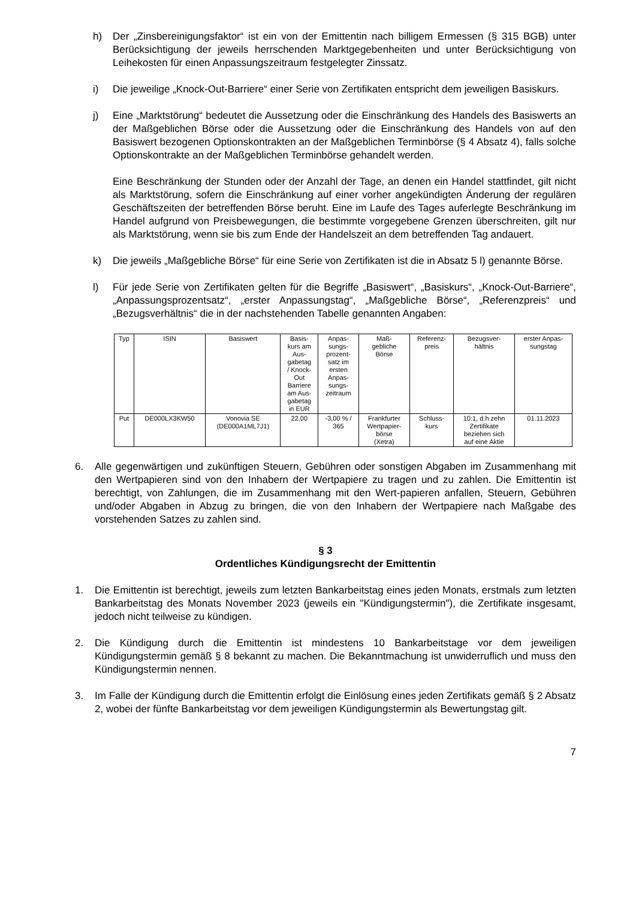h) Der „Zinsbereinigungsfaktor“ ist ein von der Emittentin nach billigem Ermessen (§ 315 BGB) unter Berücksichtigung der jeweils herrschenden Marktgegebenheiten und unter Berücksichtigung von Leihekosten für einen Anpassungszeitraum festgelegter Zinssatz.
i) Die jeweilige „Knock-Out-Barriere“ einer Serie von Zertifikaten entspricht dem jeweiligen Basiskurs.
j) Eine „Marktstörung“ bedeutet die Aussetzung oder die Einschränkung des Handels des Basiswerts an der Maßgeblichen Börse oder die Aussetzung oder die Einschränkung des Handels von auf den Basiswert bezogenen Optionskontrakten an der Maßgeblichen Terminbörse (§ 4 Absatz 4), falls solche Optionskontrakte an der Maßgeblichen Terminbörse gehandelt werden.
Eine Beschränkung der Stunden oder der Anzahl der Tage, an denen ein Handel stattfindet, gilt nicht als Marktstörung, sofern die Einschränkung auf einer vorher angekündigten Änderung der regulären Geschäftszeiten der betreffenden Börse beruht. Eine im Laufe des Tages auferlegte Beschränkung im Handel aufgrund von Preisbewegungen, die bestimmte vorgegebene Grenzen überschreiten, gilt nur als Marktstörung, wenn sie bis zum Ende der Handelszeit an dem betreffenden Tag andauert.
k) Die jeweils „Maßgebliche Börse“ für eine Serie von Zertifikaten ist die in Absatz 5 l) genannte Börse.
l) Für jede Serie von Zertifikaten gelten für die Begriffe „Basiswert“, „Basiskurs“, „Knock-Out-Barriere“, „Anpassungsprozentsatz“, „erster Anpassungstag“, „Maßgebliche Börse“, „Referenzpreis“ und „Bezugsverhältnis“ die in der nachstehenden Tabelle genannten Angaben:
| Typ | ISIN | Basiswert | Basis- kurs am Aus- gabetag / Knock- Out Barriere am Aus- gabetag in EUR | Anpas- sungs- prozent- satz im ersten Anpas- sungs- zeitraum | Maß- gebliche Börse | Referenz- preis | Bezugsver- hältnis | erster Anpas- sungstag |
| --- | --- | --- | --- | --- | --- | --- | --- | --- |
| Put | DE000LX3KW50 | Vonovia SE (DE000A1ML7J1) | 22,00 | -3,00 % / 365 | Frankfurter Wertpapier- börse (Xetra) | Schluss- kurs | 10:1, d.h zehn Zertifikate beziehen sich auf eine Aktie | 01.11.2023 |
6. Alle gegenwärtigen und zukünftigen Steuern, Gebühren oder sonstigen Abgaben im Zusammenhang mit den Wertpapieren sind von den Inhabern der Wertpapiere zu tragen und zu zahlen. Die Emittentin ist berechtigt, von Zahlungen, die im Zusammenhang mit den Wert-papieren anfallen, Steuern, Gebühren und/oder Abgaben in Abzug zu bringen, die von den Inhabern der Wertpapiere nach Maßgabe des vorstehenden Satzes zu zahlen sind.
§ 3
Ordentliches Kündigungsrecht der Emittentin
1. Die Emittentin ist berechtigt, jeweils zum letzten Bankarbeitstag eines jeden Monats, erstmals zum letzten Bankarbeitstag des Monats November 2023 (jeweils ein "Kündigungstermin"), die Zertifikate insgesamt, jedoch nicht teilweise zu kündigen.
2. Die Kündigung durch die Emittentin ist mindestens 10 Bankarbeitstage vor dem jeweiligen Kündigungstermin gemäß § 8 bekannt zu machen. Die Bekanntmachung ist unwiderruflich und muss den Kündigungstermin nennen.
3. Im Falle der Kündigung durch die Emittentin erfolgt die Einlösung eines jeden Zertifikats gemäß § 2 Absatz 2, wobei der fünfte Bankarbeitstag vor dem jeweiligen Kündigungstermin als Bewertungstag gilt.
7